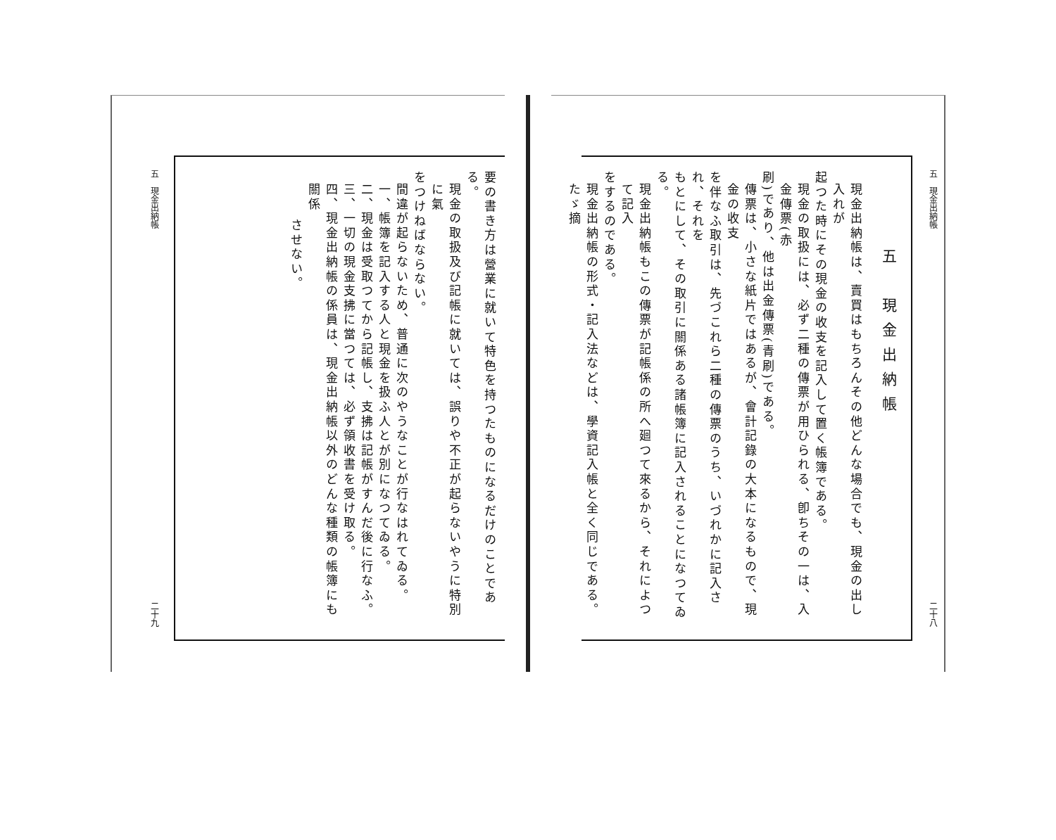五　現金出納帳 二十八
五　現金出納帳
現金出納帳は、賣買はもちろんその他どんな場合でも、現金の出し入れが
起つた時にその現金の收支を記入して置く帳簿である。
現金の取扱には、必ず二種の傳票が用ひられる、卽ちその一は、入金傳票(赤
刷)であり、他は出金傳票(青刷)である。
傳票は、小さな紙片ではあるが、會計記錄の大本になるもので、現金の收支
を伴なふ取引は、先づこれら二種の傳票のうち、いづれかに記入され、それを
もとにして、その取引に關係ある諸帳簿に記入されることになつてゐる。
現金出納帳もこの傳票が記帳係の所へ廻つて來るから、それによつて記入
をするのである。
現金出納帳の形式・記入法などは、學資記入帳と全く同じである。たゞ摘
要の書き方は營業に就いて特色を持つたものになるだけのことである。
現金の取扱及び記帳に就いては、誤りや不正が起らないやうに特別に氣
をつけねばならない。
間違が起らないため、普通に次のやうなことが行なはれてゐる。
一、帳簿を記入する人と現金を扱ふ人とが別になつてゐる。
二、現金は受取つてから記帳し、支拂は記帳がすんだ後に行なふ。
三、一切の現金支拂に當つては、必ず領收書を受け取る。
四、現金出納帳の係員は、現金出納帳以外のどんな種類の帳簿にも關係
させない。
五　現金出納帳 二十九